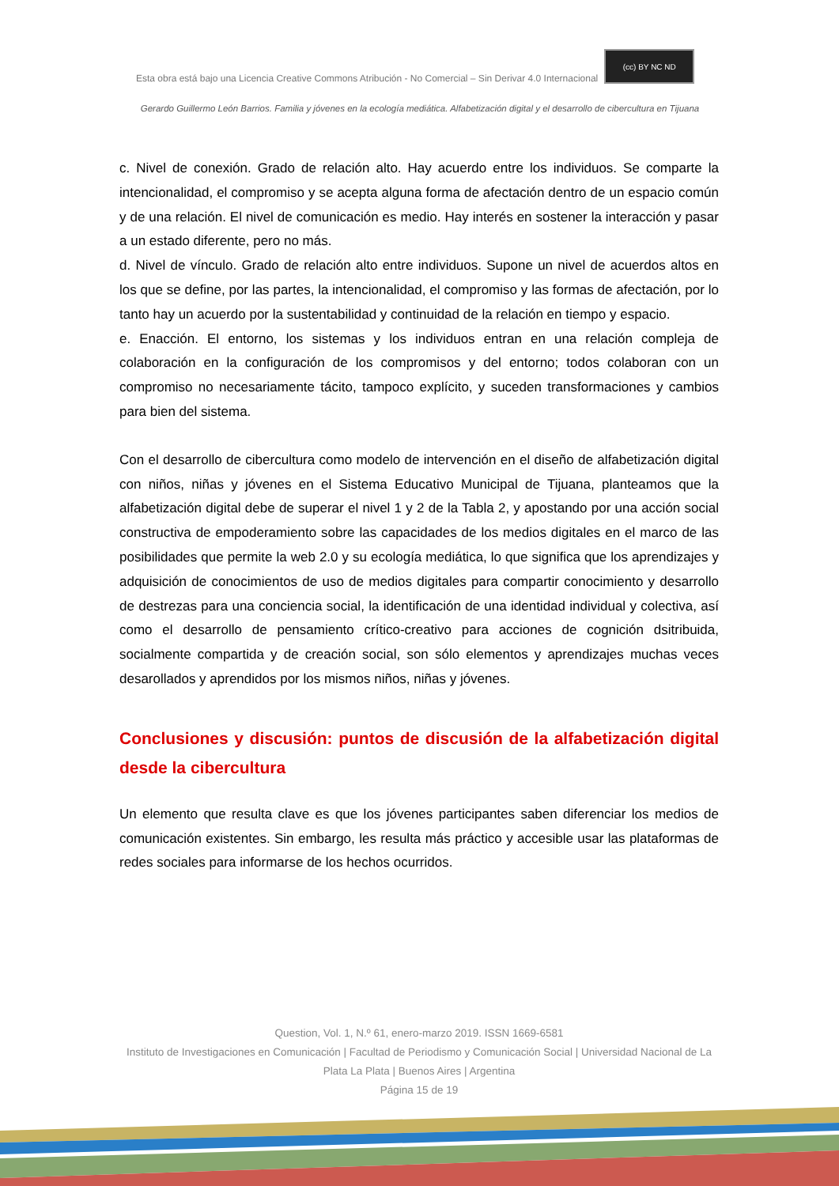Esta obra está bajo una Licencia Creative Commons Atribución - No Comercial – Sin Derivar 4.0 Internacional (cc) BY NC ND
Gerardo Guillermo León Barrios. Familia y jóvenes en la ecología mediática. Alfabetización digital y el desarrollo de cibercultura en Tijuana
c. Nivel de conexión. Grado de relación alto. Hay acuerdo entre los individuos. Se comparte la intencionalidad, el compromiso y se acepta alguna forma de afectación dentro de un espacio común y de una relación. El nivel de comunicación es medio. Hay interés en sostener la interacción y pasar a un estado diferente, pero no más.
d. Nivel de vínculo. Grado de relación alto entre individuos. Supone un nivel de acuerdos altos en los que se define, por las partes, la intencionalidad, el compromiso y las formas de afectación, por lo tanto hay un acuerdo por la sustentabilidad y continuidad de la relación en tiempo y espacio.
e. Enacción. El entorno, los sistemas y los individuos entran en una relación compleja de colaboración en la configuración de los compromisos y del entorno; todos colaboran con un compromiso no necesariamente tácito, tampoco explícito, y suceden transformaciones y cambios para bien del sistema.
Con el desarrollo de cibercultura como modelo de intervención en el diseño de alfabetización digital con niños, niñas y jóvenes en el Sistema Educativo Municipal de Tijuana, planteamos que la alfabetización digital debe de superar el nivel 1 y 2 de la Tabla 2, y apostando por una acción social constructiva de empoderamiento sobre las capacidades de los medios digitales en el marco de las posibilidades que permite la web 2.0 y su ecología mediática, lo que significa que los aprendizajes y adquisición de conocimientos de uso de medios digitales para compartir conocimiento y desarrollo de destrezas para una conciencia social, la identificación de una identidad individual y colectiva, así como el desarrollo de pensamiento crítico-creativo para acciones de cognición dsitribuida, socialmente compartida y de creación social, son sólo elementos y aprendizajes muchas veces desarollados y aprendidos por los mismos niños, niñas y jóvenes.
Conclusiones y discusión: puntos de discusión de la alfabetización digital desde la cibercultura
Un elemento que resulta clave es que los jóvenes participantes saben diferenciar los medios de comunicación existentes. Sin embargo, les resulta más práctico y accesible usar las plataformas de redes sociales para informarse de los hechos ocurridos.
Question, Vol. 1, N.º 61, enero-marzo 2019. ISSN 1669-6581
Instituto de Investigaciones en Comunicación | Facultad de Periodismo y Comunicación Social | Universidad Nacional de La Plata La Plata | Buenos Aires | Argentina
Página 15 de 19